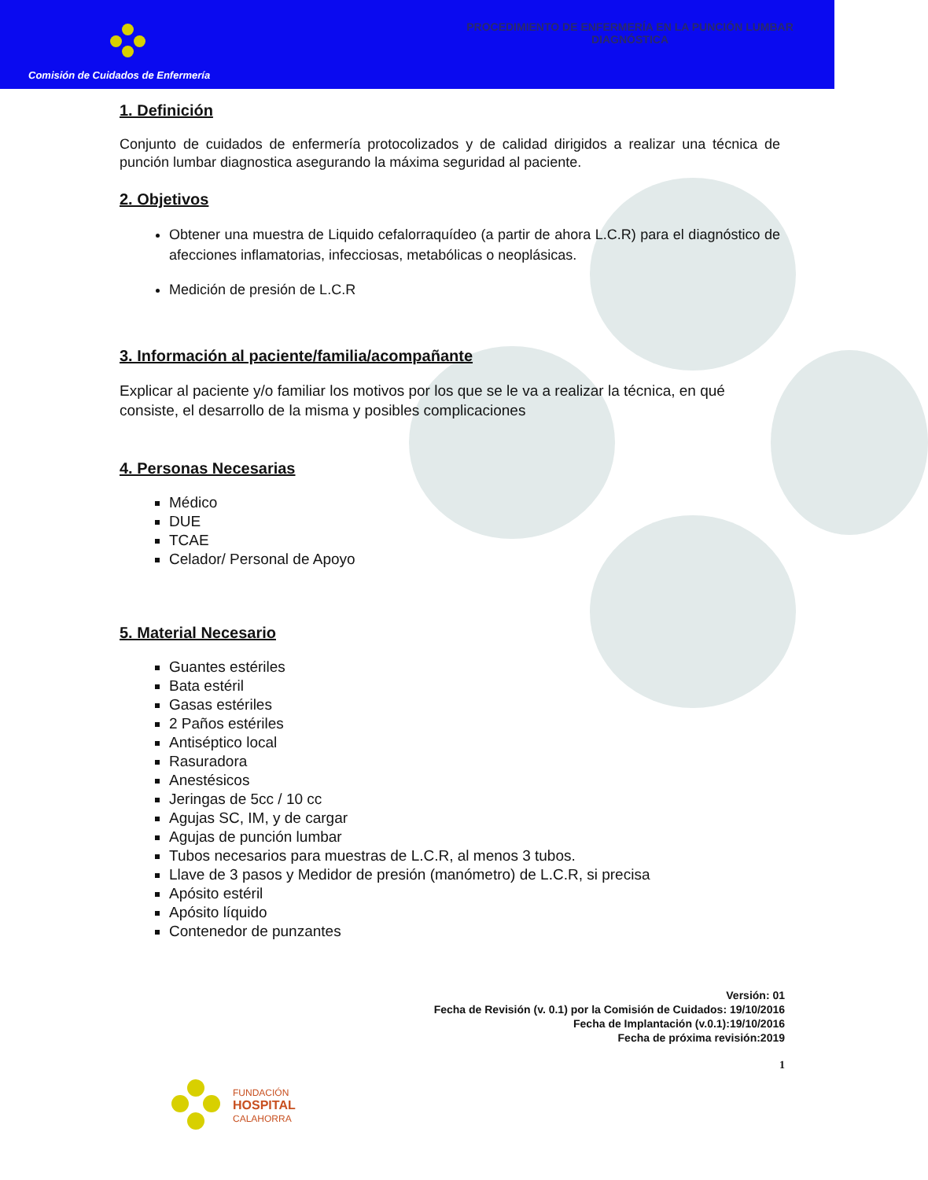Comisión de Cuidados de Enfermería
PROCEDIMIENTO DE ENFERMERÍA EN LA PUNCIÓN LUMBAR
DIAGNÓSTICA
1. Definición
Conjunto de cuidados de enfermería protocolizados y de calidad dirigidos a realizar una técnica de punción lumbar diagnostica asegurando la máxima seguridad al paciente.
2. Objetivos
Obtener una muestra de Liquido cefalorraquídeo (a partir de ahora L.C.R) para el diagnóstico de afecciones inflamatorias, infecciosas, metabólicas o neoplásicas.
Medición de presión de L.C.R
3. Información al paciente/familia/acompañante
Explicar al paciente y/o familiar los motivos por los que se le va a realizar la técnica, en qué consiste, el desarrollo de la misma y posibles complicaciones
4. Personas Necesarias
Médico
DUE
TCAE
Celador/ Personal de Apoyo
5. Material Necesario
Guantes estériles
Bata estéril
Gasas estériles
2 Paños estériles
Antiséptico local
Rasuradora
Anestésicos
Jeringas de 5cc / 10 cc
Agujas SC, IM, y de cargar
Agujas de punción lumbar
Tubos necesarios para muestras de L.C.R, al menos 3 tubos.
Llave de 3 pasos y Medidor de presión (manómetro) de L.C.R, si precisa
Apósito estéril
Apósito líquido
Contenedor de punzantes
Versión: 01
Fecha de Revisión (v. 0.1) por la Comisión de Cuidados: 19/10/2016
Fecha de Implantación (v.0.1):19/10/2016
Fecha de próxima revisión:2019
1
FUNDACIÓN
HOSPITAL
CALAHORRA